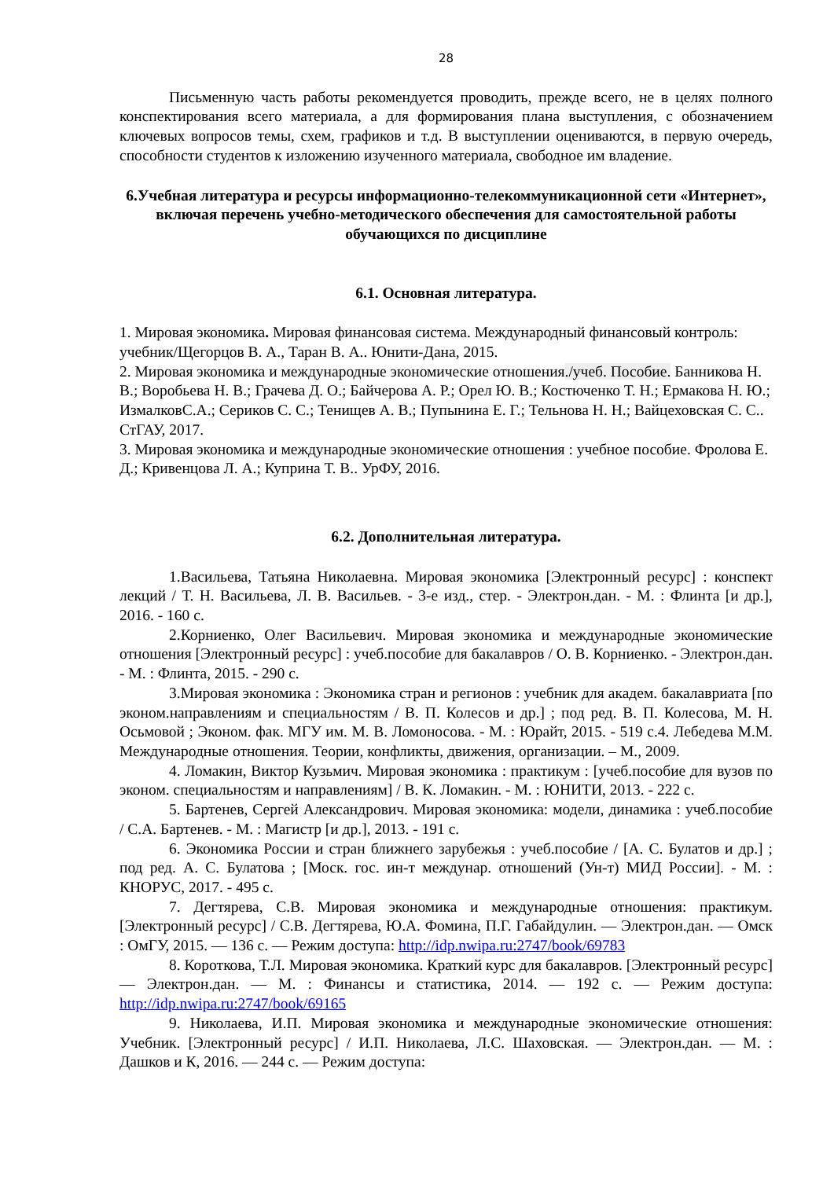28
Письменную часть работы рекомендуется проводить, прежде всего, не в целях полного конспектирования всего материала, а для формирования плана выступления, с обозначением ключевых вопросов темы, схем, графиков и т.д. В выступлении оцениваются, в первую очередь, способности студентов к изложению изученного материала, свободное им владение.
6.Учебная литература и ресурсы информационно-телекоммуникационной сети «Интернет», включая перечень учебно-методического обеспечения для самостоятельной работы обучающихся по дисциплине
6.1. Основная литература.
1. Мировая экономика. Мировая финансовая система. Международный финансовый контроль: учебник/Щегорцов В. А., Таран В. А.. Юнити-Дана, 2015.
2. Мировая экономика и международные экономические отношения./учеб. Пособие. Банникова Н. В.; Воробьева Н. В.; Грачева Д. О.; Байчерова А. Р.; Орел Ю. В.; Костюченко Т. Н.; Ермакова Н. Ю.; ИзмалковС.А.; Сериков С. С.; Тенищев А. В.; Пупынина Е. Г.; Тельнова Н. Н.; Вайцеховская С. С.. СтГАУ, 2017.
3. Мировая экономика и международные экономические отношения : учебное пособие. Фролова Е. Д.; Кривенцова Л. А.; Куприна Т. В.. УрФУ, 2016.
6.2. Дополнительная литература.
1.Васильева, Татьяна Николаевна. Мировая экономика [Электронный ресурс] : конспект лекций / Т. Н. Васильева, Л. В. Васильев. - 3-е изд., стер. - Электрон.дан. - М. : Флинта [и др.], 2016. - 160 с.
2.Корниенко, Олег Васильевич. Мировая экономика и международные экономические отношения [Электронный ресурс] : учеб.пособие для бакалавров / О. В. Корниенко. - Электрон.дан. - М. : Флинта, 2015. - 290 с.
3.Мировая экономика : Экономика стран и регионов : учебник для академ. бакалавриата [по эконом.направлениям и специальностям / В. П. Колесов и др.] ; под ред. В. П. Колесова, М. Н. Осьмовой ; Эконом. фак. МГУ им. М. В. Ломоносова. - М. : Юрайт, 2015. - 519 с.4. Лебедева М.М. Международные отношения. Теории, конфликты, движения, организации. – М., 2009.
4. Ломакин, Виктор Кузьмич. Мировая экономика : практикум : [учеб.пособие для вузов по эконом. специальностям и направлениям] / В. К. Ломакин. - М. : ЮНИТИ, 2013. - 222 с.
5. Бартенев, Сергей Александрович. Мировая экономика: модели, динамика : учеб.пособие / С.А. Бартенев. - М. : Магистр [и др.], 2013. - 191 с.
6. Экономика России и стран ближнего зарубежья : учеб.пособие / [А. С. Булатов и др.] ; под ред. А. С. Булатова ; [Моск. гос. ин-т междунар. отношений (Ун-т) МИД России]. - М. : КНОРУС, 2017. - 495 с.
7. Дегтярева, С.В. Мировая экономика и международные отношения: практикум. [Электронный ресурс] / С.В. Дегтярева, Ю.А. Фомина, П.Г. Габайдулин. — Электрон.дан. — Омск : ОмГУ, 2015. — 136 с. — Режим доступа: http://idp.nwipa.ru:2747/book/69783
8. Короткова, Т.Л. Мировая экономика. Краткий курс для бакалавров. [Электронный ресурс] — Электрон.дан. — М. : Финансы и статистика, 2014. — 192 с. — Режим доступа: http://idp.nwipa.ru:2747/book/69165
9. Николаева, И.П. Мировая экономика и международные экономические отношения: Учебник. [Электронный ресурс] / И.П. Николаева, Л.С. Шаховская. — Электрон.дан. — М. : Дашков и К, 2016. — 244 с. — Режим доступа: